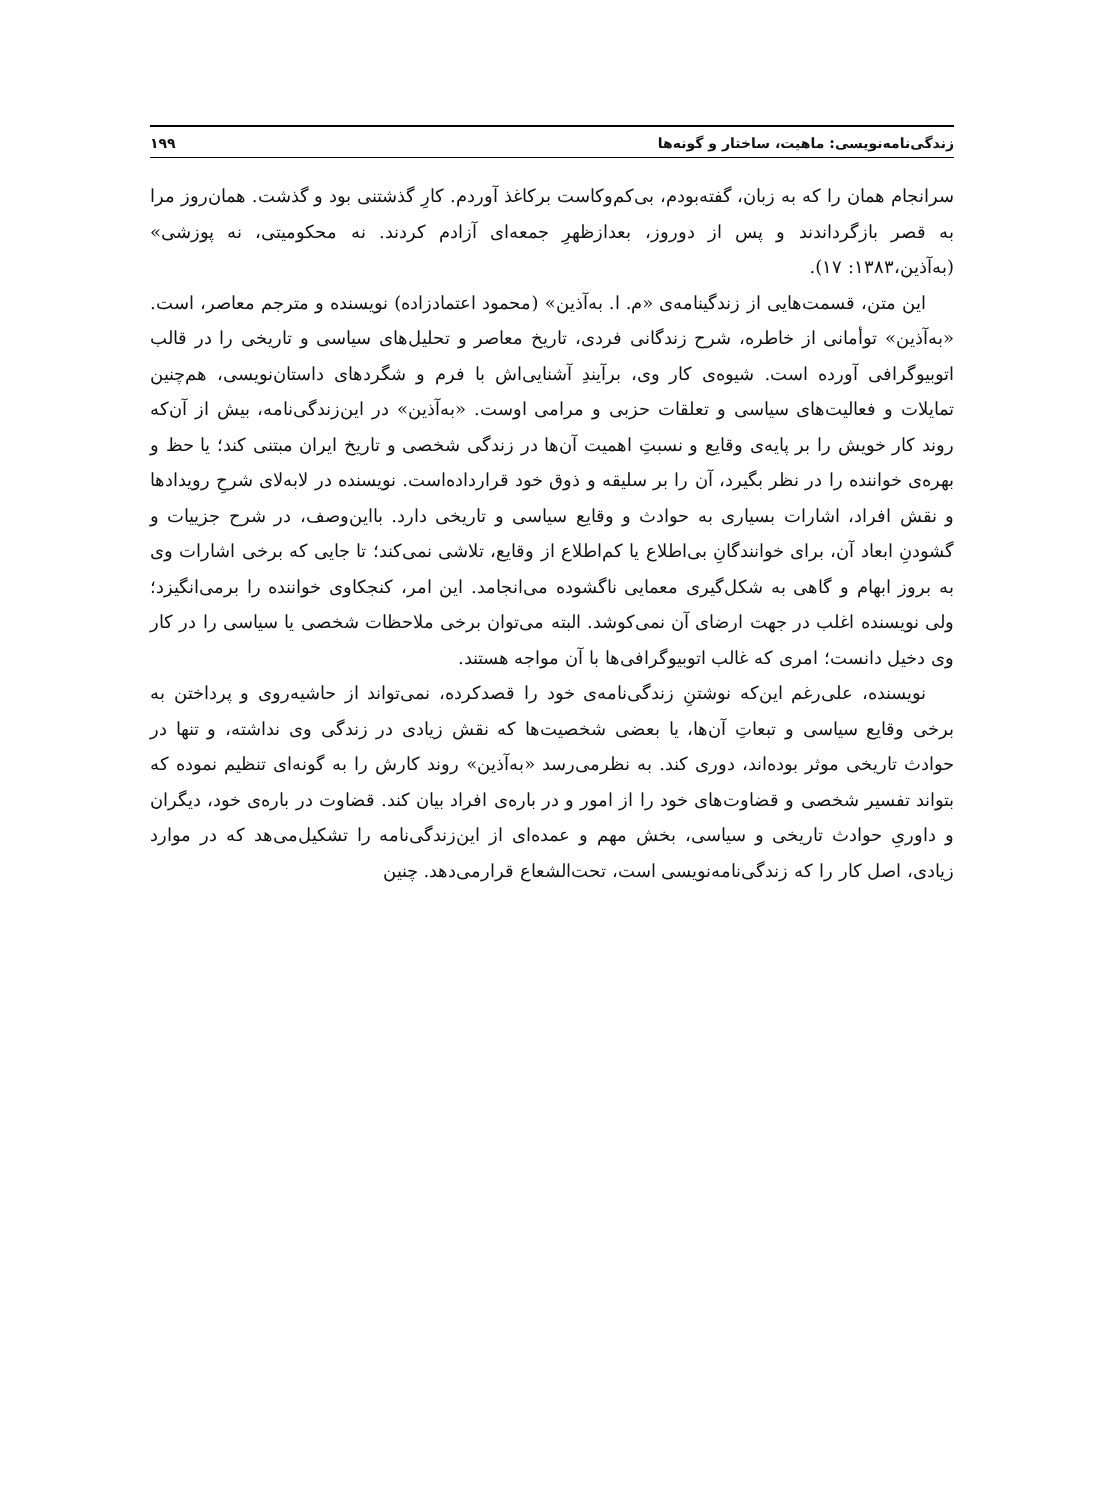زندگی‌نامه‌نویسی: ماهیت، ساختار و گونه‌ها ۱۹۹
سرانجام همان را که به زبان، گفته‌بودم، بی‌کم‌وکاست برکاغذ آوردم. کارِ گذشتنی بود و گذشت. همان‌روز مرا به قصر بازگرداندند و پس از دوروز، بعدازظهرِ جمعه‌ای آزادم کردند. نه محکومیتی، نه پوزشی» (به‌آذین،۱۳۸۳: ۱۷).
این متن، قسمت‌هایی از زندگینامه‌ی «م. ا. به‌آذین» (محمود اعتمادزاده) نویسنده و مترجم معاصر، است. «به‌آذین» توأمانی از خاطره، شرح زندگانی فردی، تاریخ معاصر و تحلیل‌های سیاسی و تاریخی را در قالب اتوبیوگرافی آورده است. شیوه‌ی کار وی، برآیندِ آشنایی‌اش با فرم و شگردهای داستان‌نویسی، هم‌چنین تمایلات و فعالیت‌های سیاسی و تعلقات حزبی و مرامی اوست. «به‌آذین» در این‌زندگی‌نامه، بیش از آن‌که روند کار خویش را بر پایه‌ی وقایع و نسبتِ اهمیت آن‌ها در زندگی شخصی و تاریخ ایران مبتنی کند؛ یا حظ و بهره‌ی خواننده را در نظر بگیرد، آن را بر سلیقه و ذوق خود قرارداده‌است. نویسنده در لابه‌لای شرحِ رویدادها و نقش افراد، اشارات بسیاری به حوادث و وقایع سیاسی و تاریخی دارد. بااین‌وصف، در شرح جزییات و گشودنِ ابعاد آن، برای خوانندگانِ بی‌اطلاع یا کم‌اطلاع از وقایع، تلاشی نمی‌کند؛ تا جایی که برخی اشارات وی به بروز ابهام و گاهی به شکل‌گیری معمایی ناگشوده می‌انجامد. این امر، کنجکاوی خواننده را برمی‌انگیزد؛ ولی نویسنده اغلب در جهت ارضای آن نمی‌کوشد. البته می‌توان برخی ملاحظات شخصی یا سیاسی را در کار وی دخیل دانست؛ امری که غالب اتوبیوگرافی‌ها با آن مواجه هستند.
نویسنده، علی‌رغم این‌که نوشتنِ زندگی‌نامه‌ی خود را قصدکرده، نمی‌تواند از حاشیه‌روی و پرداختن به برخی وقایع سیاسی و تبعاتِ آن‌ها، یا بعضی شخصیت‌ها که نقش زیادی در زندگی وی نداشته، و تنها در حوادث تاریخی موثر بوده‌اند، دوری کند. به نظرمی‌رسد «به‌آذین» روند کارش را به گونه‌ای تنظیم نموده که بتواند تفسیر شخصی و قضاوت‌های خود را از امور و در باره‌ی افراد بیان کند. قضاوت در باره‌ی خود، دیگران و داوریِ حوادث تاریخی و سیاسی، بخش مهم و عمده‌ای از این‌زندگی‌نامه را تشکیل‌می‌هد که در موارد زیادی، اصل کار را که زندگی‌نامه‌نویسی است، تحت‌الشعاع قرارمی‌دهد. چنین